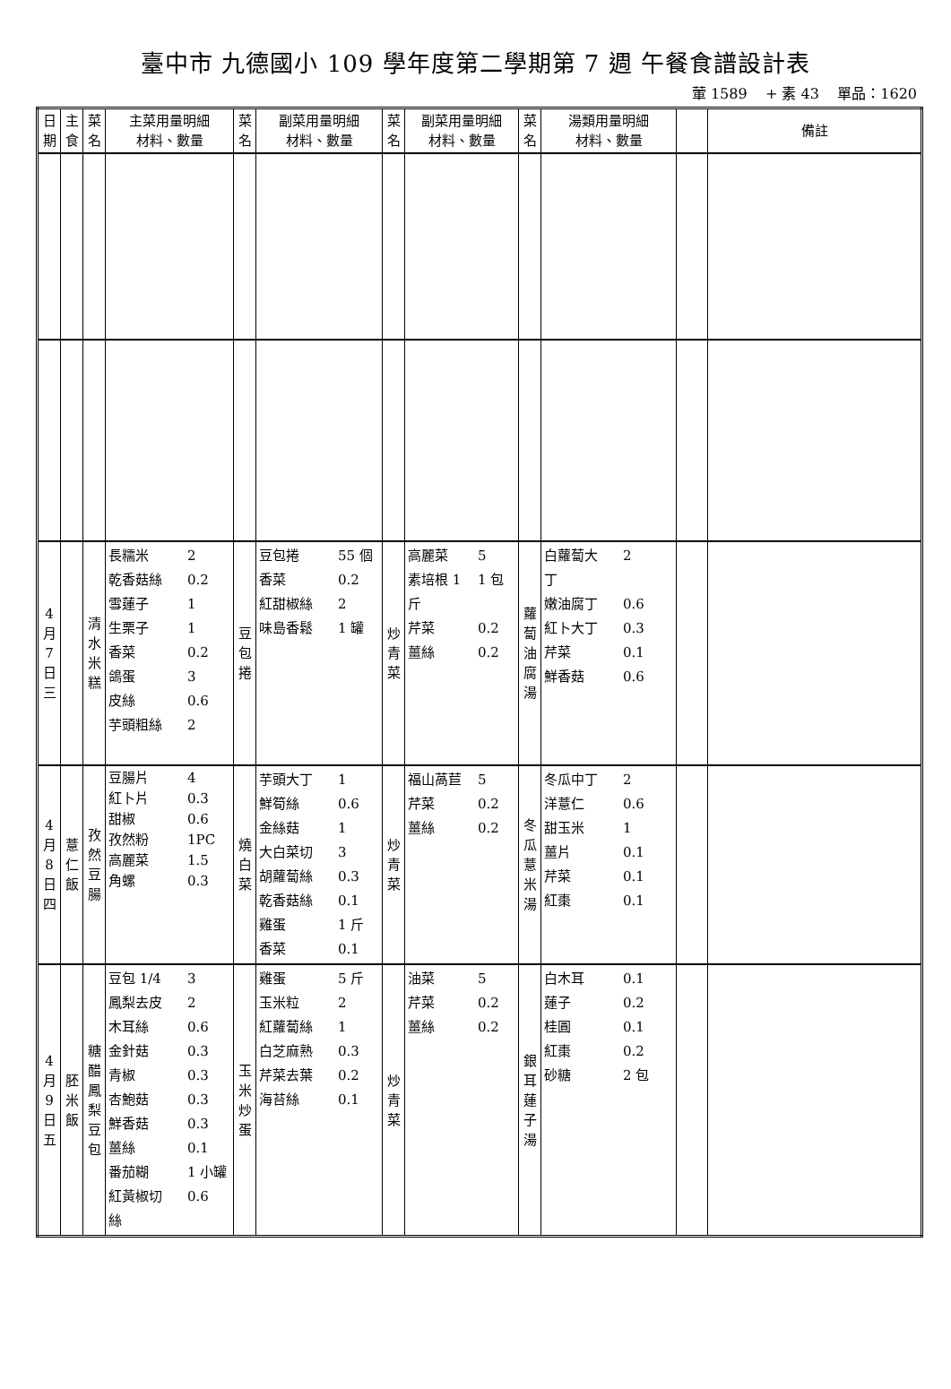臺中市 九德國小 109 學年度第二學期第 7 週 午餐食譜設計表
葷 1589 + 素 43 單品：1620
| 日 期 | 主 食 | 菜 名 | 主菜用量明細 材料、數量 | 菜 名 | 副菜用量明細 材料、數量 | 菜 名 | 副菜用量明細 材料、數量 | 菜 名 | 湯類用量明細 材料、數量 | | 備註 |
| --- | --- | --- | --- | --- | --- | --- | --- | --- | --- | --- | --- |
| 4 月 7 日 三 | | 清 水 米 糕 | 長糯米 2 乾香菇絲 0.2 雪蓮子 1 生栗子 1 香菜 0.2 鴿蛋 3 皮絲 0.6 芋頭粗絲 2 | 豆 包 捲 | 豆包捲 55 個 香菜 0.2 紅甜椒絲 2 味島香鬆 1 罐 | 炒 青 菜 | 高麗菜 5 素培根 1 1 包 斤 芹菜 0.2 薑絲 0.2 | 蘿 蔔 油 腐 湯 | 白蘿蔔大 2 丁 嫩油腐丁 0.6 紅卜大丁 0.3 芹菜 0.1 鮮香菇 0.6 | | |
| 4 月 8 日 四 | 薏 仁 飯 | 孜 然 豆 腸 | 豆腸片 4 紅卜片 0.3 甜椒 0.6 孜然粉 1PC 高麗菜 1.5 角螺 0.3 | 燒 白 菜 | 芋頭大丁 1 鮮筍絲 0.6 金絲菇 1 大白菜切 3 胡蘿蔔絲 0.3 乾香菇絲 0.1 雞蛋 1 斤 香菜 0.1 | 炒 青 菜 | 福山萵苣 5 芹菜 0.2 薑絲 0.2 | 冬 瓜 薏 米 湯 | 冬瓜中丁 2 洋薏仁 0.6 甜玉米 1 薑片 0.1 芹菜 0.1 紅棗 0.1 | | |
| 4 月 9 日 五 | 胚 米 飯 | 糖 醋 鳳 梨 豆 包 | 豆包 1/4 3 鳳梨去皮 2 木耳絲 0.6 金針菇 0.3 青椒 0.3 杏鮑菇 0.3 鮮香菇 0.3 薑絲 0.1 番茄糊 1 小罐 紅黃椒切 0.6 絲 | 玉 米 炒 蛋 | 雞蛋 5 斤 玉米粒 2 紅蘿蔔絲 1 白芝麻熟 0.3 芹菜去葉 0.2 海苔絲 0.1 | 炒 青 菜 | 油菜 5 芹菜 0.2 薑絲 0.2 | 銀 耳 蓮 子 湯 | 白木耳 0.1 蓮子 0.2 桂圓 0.1 紅棗 0.2 砂糖 2 包 | | |